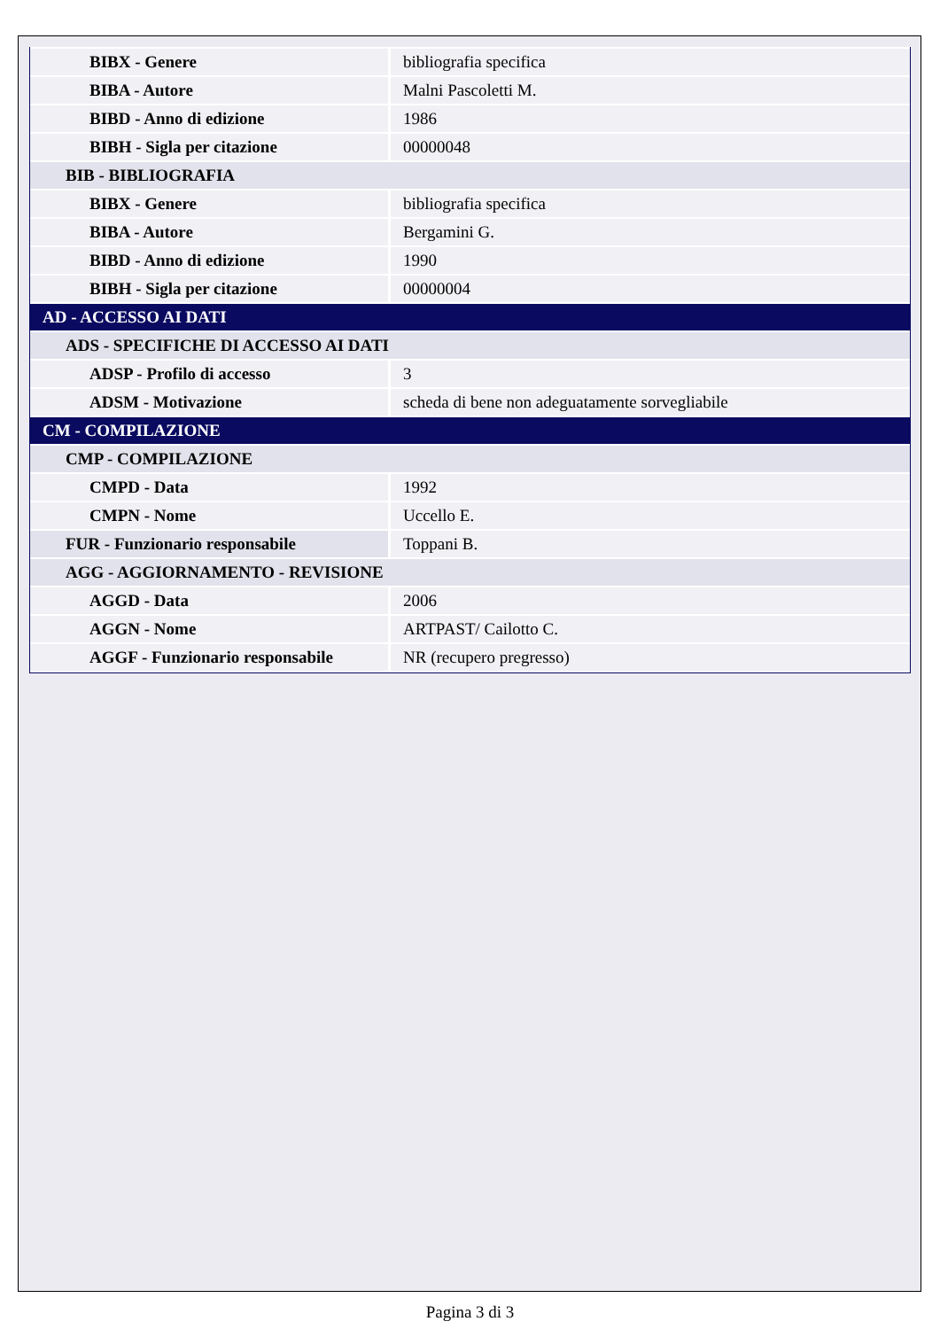| BIBX - Genere | bibliografia specifica |
| BIBA - Autore | Malni Pascoletti M. |
| BIBD - Anno di edizione | 1986 |
| BIBH - Sigla per citazione | 00000048 |
| BIB - BIBLIOGRAFIA | |
| BIBX - Genere | bibliografia specifica |
| BIBA - Autore | Bergamini G. |
| BIBD - Anno di edizione | 1990 |
| BIBH - Sigla per citazione | 00000004 |
| AD - ACCESSO AI DATI | |
| ADS - SPECIFICHE DI ACCESSO AI DATI | |
| ADSP - Profilo di accesso | 3 |
| ADSM - Motivazione | scheda di bene non adeguatamente sorvegliabile |
| CM - COMPILAZIONE | |
| CMP - COMPILAZIONE | |
| CMPD - Data | 1992 |
| CMPN - Nome | Uccello E. |
| FUR - Funzionario responsabile | Toppani B. |
| AGG - AGGIORNAMENTO - REVISIONE | |
| AGGD - Data | 2006 |
| AGGN - Nome | ARTPAST/ Cailotto C. |
| AGGF - Funzionario responsabile | NR (recupero pregresso) |
Pagina 3 di 3